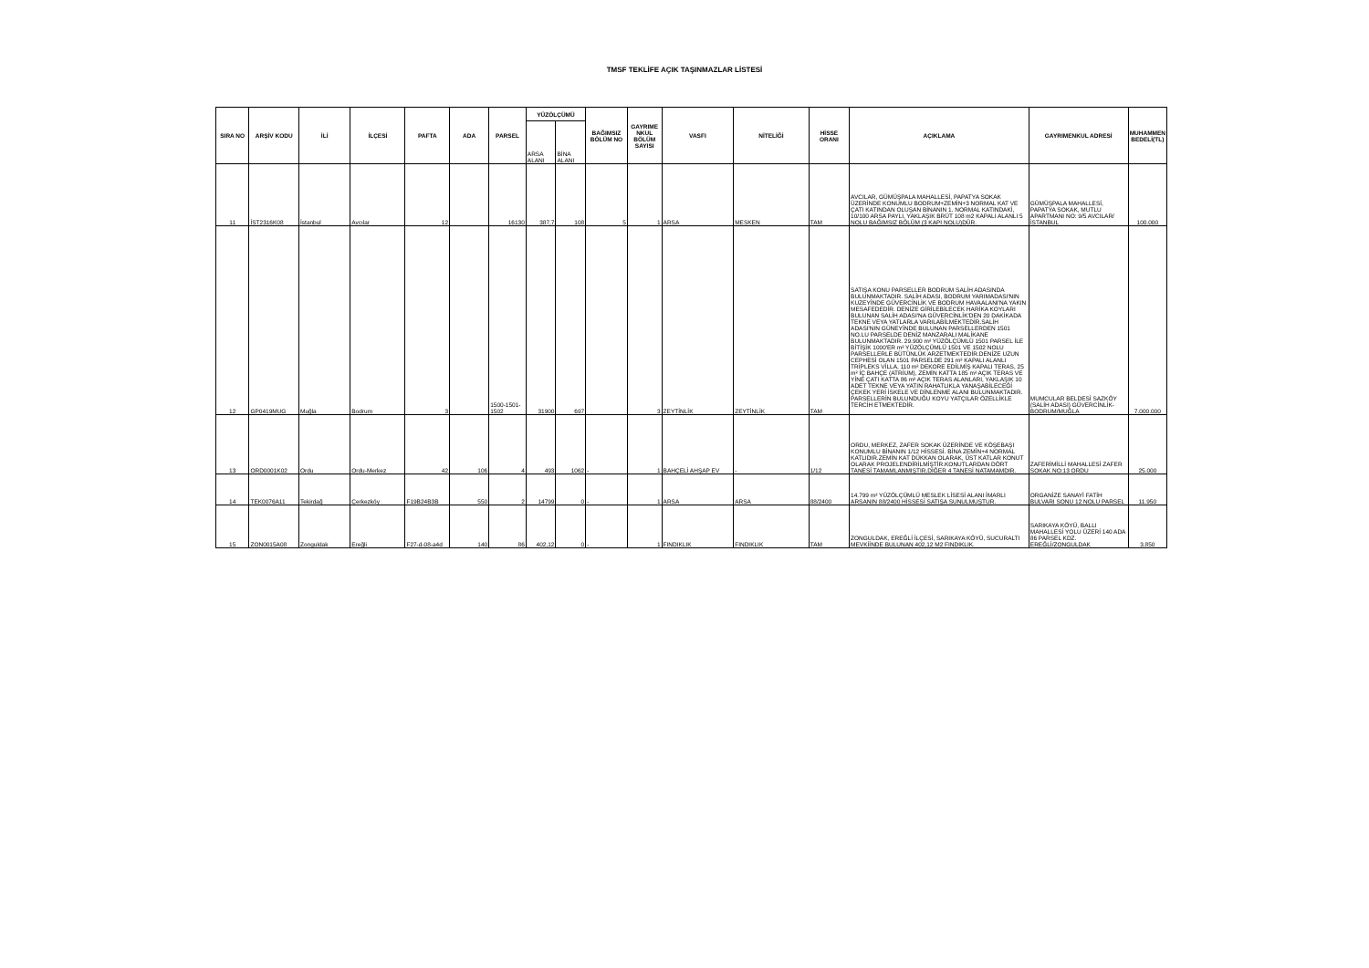TMSF TEKLİFE AÇIK TAŞINMAZLAR LİSTESİ
| SIRA NO | ARŞİV KODU | İLİ | İLÇESİ | PAFTA | ADA | PARSEL | YÜZÖLÇÜMÜ | | BAĞIMSIZ BÖLÜM NO | GAYRIME NKUL BÖLÜM SAYISI | VASFI | NİTELİĞİ | HİSSE ORANI | AÇIKLAMA | GAYRIMENKUL ADRESİ | MUHAMMEN BEDELİ(TL) |
| --- | --- | --- | --- | --- | --- | --- | --- | --- | --- | --- | --- | --- | --- | --- | --- | --- |
| | | | | | | | ARSA ALANI | BİNA ALANI | | | | | | | | |
| 11 | İST2316K08 | İstanbul | Avcılar | 12 | | 16130 | 387,7 | 108 | 5 | 1 | ARSA | MESKEN | TAM | AVCILAR, GÜMÜŞPALA MAHALLESİ, PAPATYA SOKAK ÜZERİNDE KONUMLU BODRUM+ZEMİN+3 NORMAL KAT VE ÇATI KATINDAN OLUŞAN BİNANIN 1. NORMAL KATINDAKİ, 10/100 ARSA PAYLI, YAKLAŞIK BRÜT 108 m2 KAPALI ALANLI 5 NOLU BAĞIMSIZ BÖLÜM (3 KAPI NOLU)DÜR. | GÜMÜŞPALA MAHALLESİ, PAPATYA SOKAK, MUTLU APARTMANI NO: 9/5 AVCILAR/İSTANBUL | 100.000 |
| 12 | GP0419MUG | Muğla | Bodrum | 3 | | 1500-1501-1502 | 31900 | 697 | | 3 | ZEYTİNLİK | ZEYTİNLİK | TAM | SATIŞA KONU PARSELLER BODRUM SALİH ADASINDA BULUNMAKTADIR. SALİH ADASI, BODRUM YARIMADASI'NIN KUZEYİNDE GÜVERCİNLİK VE BODRUM HAVAALANI'NA YAKIN MESAFEDEDİR. DENİZE GİRİLEBİLECEK HARİKA KOYLARI BULUNAN SALİH ADASI'NA GÜVERCİNLİK'DEN 20 DAKİKADA TEKNE VEYA YATLARLA VARILABİLMEKTEDİR.SALİH ADASI'NIN GÜNEYİNDE BULUNAN PARSELLERDEN 1501 NO.LU PARSELDE DENİZ MANZARALI MALİKANE BULUNMAKTADIR. 29.900 m² YÜZÖLÇÜMLÜ 1501 PARSEL İLE BİTİŞİK 1000'ER m² YÜZÖLÇÜMLÜ 1501 VE 1502 NOLU PARSELLERLE BÜTÜNLÜK ARZETMEKTEDİR.DENİZE UZUN CEPHESİ OLAN 1501 PARSELDE 291 m² KAPALI ALANLI TRİPLEKS VİLLA, 110 m² DEKORE EDİLMİŞ KAPALI TERAS, 25 m² İÇ BAHÇE (ATRİUM), ZEMİN KATTA 185 m² AÇIK TERAS VE YİNE ÇATI KATTA 86 m² AÇIK TERAS ALANLARI, YAKLAŞIK 10 ADET TEKNE VEYA YATIN RAHATLIKLA YANAŞABİLECEĞİ ÇEKEK YERİ İSKELE VE DİNLENME ALANI BULUNMAKTADIR. PARSELLERİN BULUNDUĞU KOYU YATÇILAR ÖZELLİKLE TERCİH ETMEKTEDİR. | MUMCULAR BELDESİ SAZKÖY (SALİH ADASI) GÜVERCİNLİK-BODRUM/MUĞLA | 7.000.000 |
| 13 | ORD0001K02 | Ordu | Ordu-Merkez | 42 | 106 | 4 | 493 | 1062 | - | 1 | BAHÇELİ AHŞAP EV | - | 1/12 | ORDU, MERKEZ, ZAFER SOKAK ÜZERİNDE VE KÖŞEBAŞI KONUMLU BİNANIN 1/12 HİSSESİ. BİNA ZEMİN+4 NORMAL KATLIDIR.ZEMİN KAT DÜKKAN OLARAK, ÜST KATLAR KONUT OLARAK PROJELENDİRİLMİŞTİR.KONUTLARDAN DÖRT TANESİ TAMAMLANMIŞTIR.DİĞER 4 TANESİ NATAMAMDIR. | ZAFERİMİLLİ MAHALLESİ ZAFER SOKAK NO:13 ORDU | 25.000 |
| 14 | TEK0076A11 | Tekirdağ | Çerkezköy | F19B24B3B | 550 | 2 | 14799 | 0 | - | 1 | ARSA | ARSA | 88/2400 | 14.799 m² YÜZÖLÇÜMLÜ MESLEK LİSESİ ALANI İMARLI ARSANIN 88/2400 HİSSESİ SATIŞA SUNULMUŞTUR. | ORGANİZE SANAYİ FATİH BULVARI SONU 12 NOLU PARSEL | 11.950 |
| 15 | ZON0015A08 | Zonguldak | Ereğli | F27-d-08-a4d | 140 | 86 | 402,12 | 0 | - | 1 | FINDIKLIK | FINDIKLIK | TAM | ZONGULDAK, EREĞLİ İLÇESİ, SARIKAYA KÖYÜ, SUCURALTI MEVKİİNDE BULUNAN 402,12 M2 FINDIKLIK. | SARIKAYA KÖYÜ, BALLI MAHALLESİ YOLU ÜZERİ 140 ADA 86 PARSEL KDZ. EREĞLİ/ZONGULDAK | 3.850 |